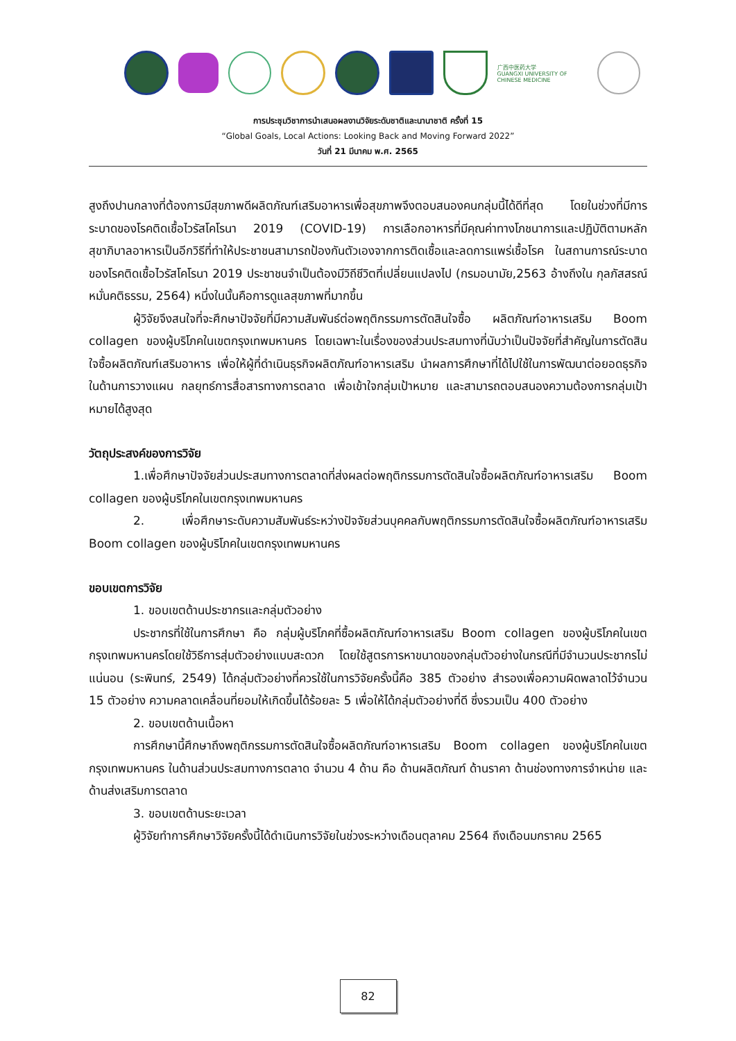广西中医药大学
GUANGXI UNIVERSITY OF CHINESE MEDICINE
การประชุมวิชาการนำเสนอผลงานวิจัยระดับชาติและนานาชาติ ครั้งที่ 15
“Global Goals, Local Actions: Looking Back and Moving Forward 2022”
วันที่ 21 มีนาคม พ.ศ. 2565
สูงถึงปานกลางที่ต้องการมีสุขภาพดีผลิตภัณฑ์เสริมอาหารเพื่อสุขภาพจึงตอบสนองคนกลุ่มนี้ได้ดีที่สุด โดยในช่วงที่มีการระบาดของโรคติดเชื้อไวรัสโคโรนา 2019 (COVID-19) การเลือกอาหารที่มีคุณค่าทางโภชนาการและปฏิบัติตามหลักสุขาภิบาลอาหารเป็นอีกวิธีที่ทำให้ประชาชนสามารถป้องกันตัวเองจากการติดเชื้อและลดการแพร่เชื้อโรค ในสถานการณ์ระบาดของโรคติดเชื้อไวรัสโคโรนา 2019 ประชาชนจำเป็นต้องมีวิถีชีวิตที่เปลี่ยนแปลงไป (กรมอนามัย,2563 อ้างถึงใน กุลภัสสรณ์ หมั่นคติธรรม, 2564) หนึ่งในนั้นคือการดูแลสุขภาพที่มากขึ้น
ผู้วิจัยจึงสนใจที่จะศึกษาปัจจัยที่มีความสัมพันธ์ต่อพฤติกรรมการตัดสินใจซื้อ ผลิตภัณฑ์อาหารเสริม Boom collagen ของผู้บริโภคในเขตกรุงเทพมหานคร โดยเฉพาะในเรื่องของส่วนประสมทางที่นับว่าเป็นปัจจัยที่สำคัญในการตัดสินใจซื้อผลิตภัณฑ์เสริมอาหาร เพื่อให้ผู้ที่ดำเนินธุรกิจผลิตภัณฑ์อาหารเสริม นำผลการศึกษาที่ได้ไปใช้ในการพัฒนาต่อยอดธุรกิจในด้านการวางแผน กลยุทธ์การสื่อสารทางการตลาด เพื่อเข้าใจกลุ่มเป้าหมาย และสามารถตอบสนองความต้องการกลุ่มเป้าหมายได้สูงสุด
วัตถุประสงค์ของการวิจัย
1.เพื่อศึกษาปัจจัยส่วนประสมทางการตลาดที่ส่งผลต่อพฤติกรรมการตัดสินใจซื้อผลิตภัณฑ์อาหารเสริม Boom collagen ของผู้บริโภคในเขตกรุงเทพมหานคร
2. เพื่อศึกษาระดับความสัมพันธ์ระหว่างปัจจัยส่วนบุคคลกับพฤติกรรมการตัดสินใจซื้อผลิตภัณฑ์อาหารเสริม Boom collagen ของผู้บริโภคในเขตกรุงเทพมหานคร
ขอบเขตการวิจัย
1. ขอบเขตด้านประชากรและกลุ่มตัวอย่าง
ประชากรที่ใช้ในการศึกษา คือ กลุ่มผู้บริโภคที่ซื้อผลิตภัณฑ์อาหารเสริม Boom collagen ของผู้บริโภคในเขตกรุงเทพมหานครโดยใช้วิธีการสุ่มตัวอย่างแบบสะดวก โดยใช้สูตรการหาขนาดของกลุ่มตัวอย่างในกรณีที่มีจำนวนประชากรไม่แน่นอน (ระพินทร์, 2549) ได้กลุ่มตัวอย่างที่ควรใช้ในการวิจัยครั้งนี้คือ 385 ตัวอย่าง สำรองเพื่อความผิดพลาดไว้จำนวน 15 ตัวอย่าง ความคลาดเคลื่อนที่ยอมให้เกิดขึ้นได้ร้อยละ 5 เพื่อให้ได้กลุ่มตัวอย่างที่ดี ซึ่งรวมเป็น 400 ตัวอย่าง
2. ขอบเขตด้านเนื้อหา
การศึกษานี้ศึกษาถึงพฤติกรรมการตัดสินใจซื้อผลิตภัณฑ์อาหารเสริม Boom collagen ของผู้บริโภคในเขตกรุงเทพมหานคร ในด้านส่วนประสมทางการตลาด จำนวน 4 ด้าน คือ ด้านผลิตภัณฑ์ ด้านราคา ด้านช่องทางการจำหน่าย และด้านส่งเสริมการตลาด
3. ขอบเขตด้านระยะเวลา
ผู้วิจัยทำการศึกษาวิจัยครั้งนี้ได้ดำเนินการวิจัยในช่วงระหว่างเดือนตุลาคม 2564 ถึงเดือนมกราคม 2565
82